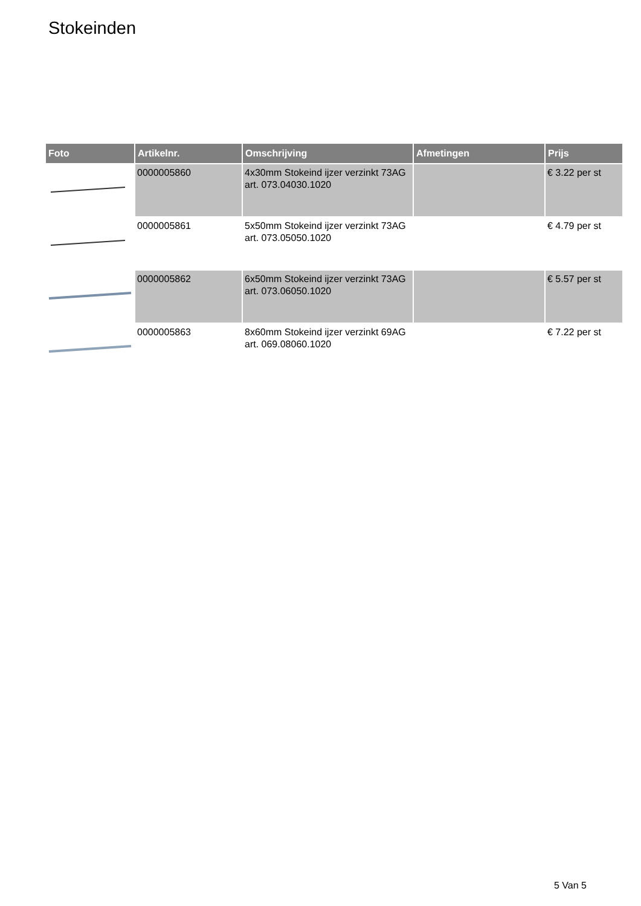Stokeinden
| Foto | Artikelnr. | Omschrijving | Afmetingen | Prijs |
| --- | --- | --- | --- | --- |
| | 0000005860 | 4x30mm Stokeind ijzer verzinkt 73AG art. 073.04030.1020 | | € 3.22 per st |
| | 0000005861 | 5x50mm Stokeind ijzer verzinkt 73AG art. 073.05050.1020 | | € 4.79 per st |
| | 0000005862 | 6x50mm Stokeind ijzer verzinkt 73AG art. 073.06050.1020 | | € 5.57 per st |
| | 0000005863 | 8x60mm Stokeind ijzer verzinkt 69AG art. 069.08060.1020 | | € 7.22 per st |
5 Van 5